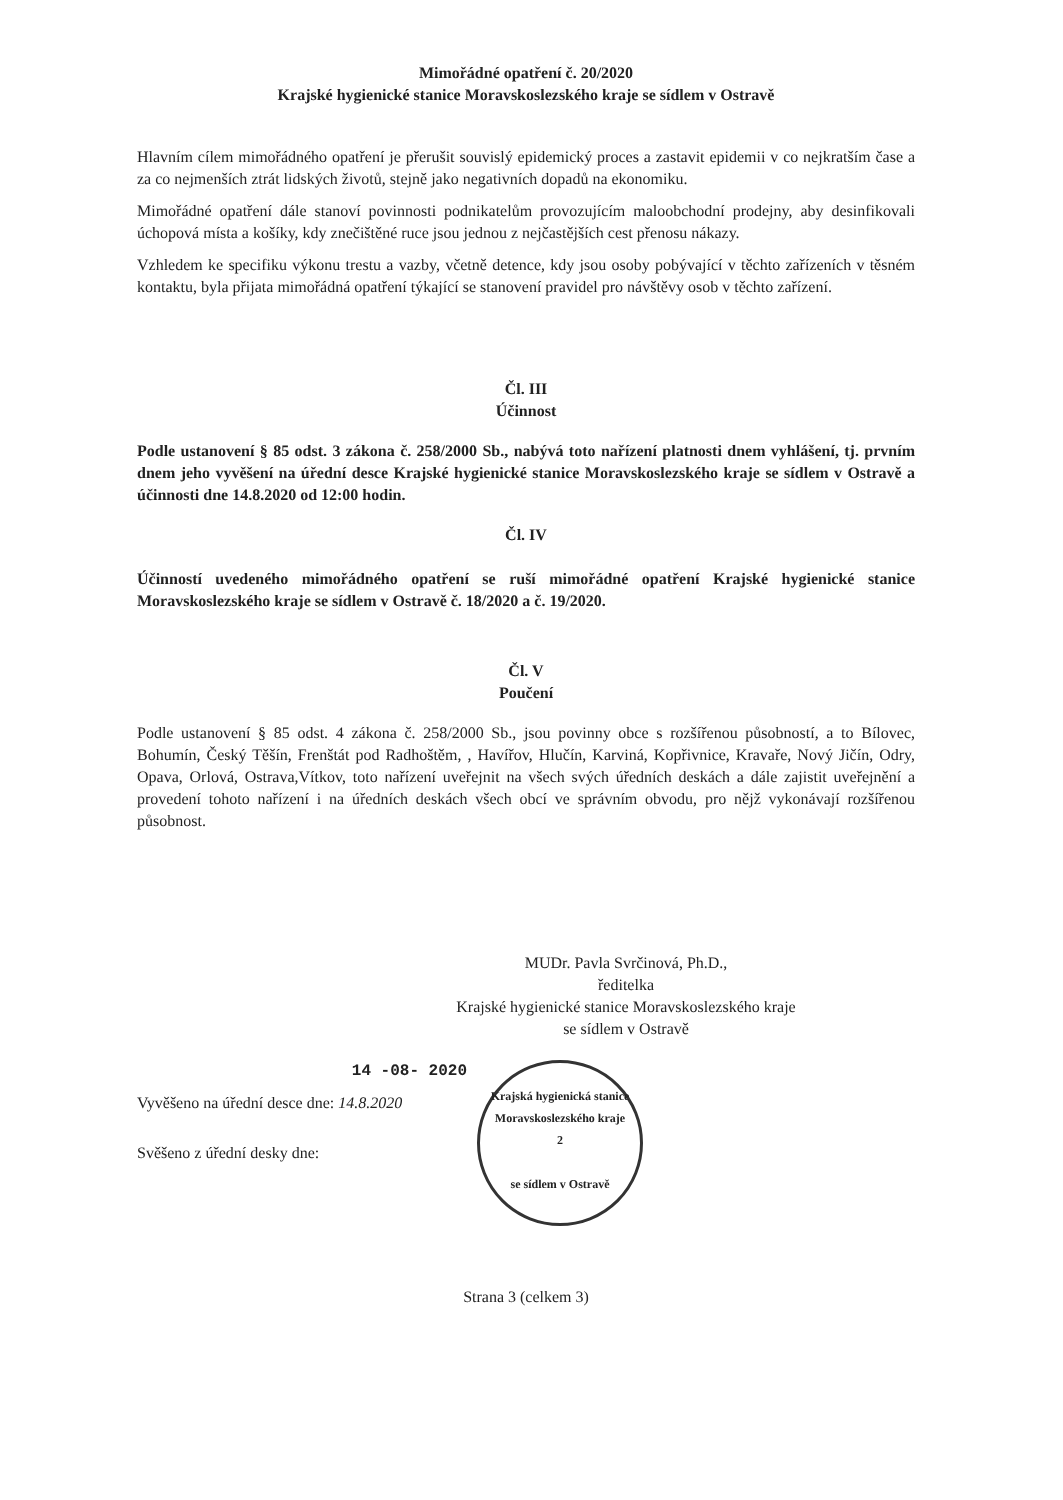Mimořádné opatření č. 20/2020
Krajské hygienické stanice Moravskoslezského kraje se sídlem v Ostravě
Hlavním cílem mimořádného opatření je přerušit souvislý epidemický proces a zastavit epidemii v co nejkratším čase a za co nejmenších ztrát lidských životů, stejně jako negativních dopadů na ekonomiku.
Mimořádné opatření dále stanoví povinnosti podnikatelům provozujícím maloobchodní prodejny, aby desinfikovali úchopová místa a košíky, kdy znečištěné ruce jsou jednou z nejčastějších cest přenosu nákazy.
Vzhledem ke specifiku výkonu trestu a vazby, včetně detence, kdy jsou osoby pobývající v těchto zařízeních v těsném kontaktu, byla přijata mimořádná opatření týkající se stanovení pravidel pro návštěvy osob v těchto zařízení.
Čl. III
Účinnost
Podle ustanovení § 85 odst. 3 zákona č. 258/2000 Sb., nabývá toto nařízení platnosti dnem vyhlášení, tj. prvním dnem jeho vyvěšení na úřední desce Krajské hygienické stanice Moravskoslezského kraje se sídlem v Ostravě a účinnosti dne 14.8.2020 od 12:00 hodin.
Čl. IV
Účinností uvedeného mimořádného opatření se ruší mimořádné opatření Krajské hygienické stanice Moravskoslezského kraje se sídlem v Ostravě č. 18/2020 a č. 19/2020.
Čl. V
Poučení
Podle ustanovení § 85 odst. 4 zákona č. 258/2000 Sb., jsou povinny obce s rozšířenou působností, a to Bílovec, Bohumín, Český Těšín, Frenštát pod Radhoštěm, , Havířov, Hlučín, Karviná, Kopřivnice, Kravaře, Nový Jičín, Odry, Opava, Orlová, Ostrava,Vítkov, toto nařízení uveřejnit na všech svých úředních deskách a dále zajistit uveřejnění a provedení tohoto nařízení i na úředních deskách všech obcí ve správním obvodu, pro nějž vykonávají rozšířenou působnost.
MUDr. Pavla Svrčinová, Ph.D.,
ředitelka
Krajské hygienické stanice Moravskoslezského kraje
se sídlem v Ostravě
14 -08- 2020
Vyvěšeno na úřední desce dne: 14.8.2020
Svěšeno z úřední desky dne:
Krajská hygienická stanice
Moravskoslezského kraje
2
se sídlem v Ostravě
Strana 3 (celkem 3)